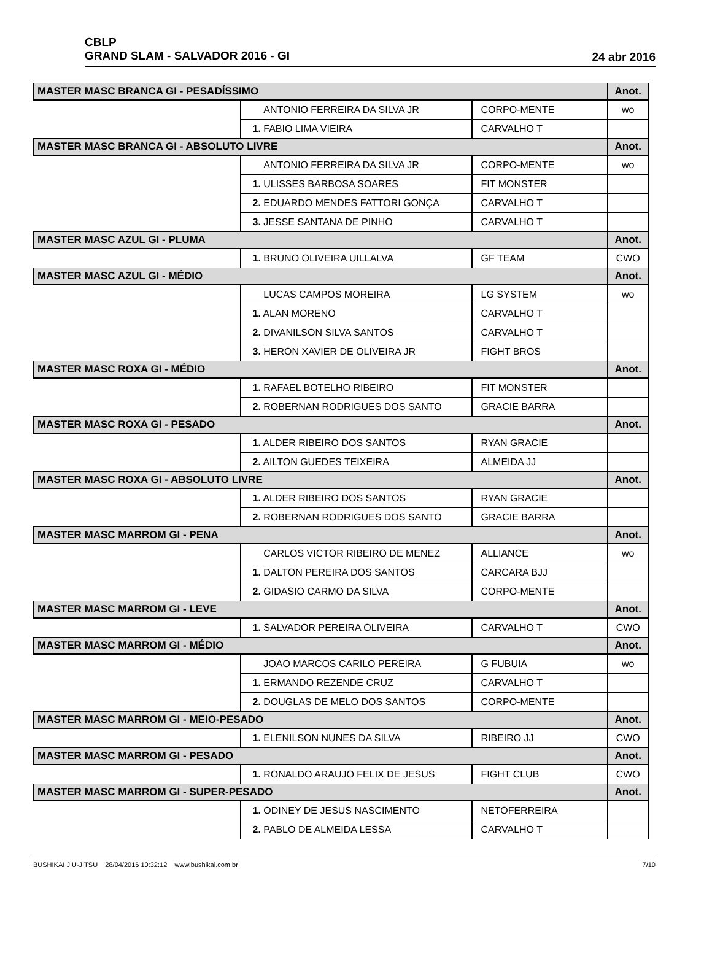CBLP
GRAND SLAM - SALVADOR 2016 - GI
24 abr 2016
| MASTER MASC BRANCA GI - PESADÍSSIMO | | | Anot. |
| | ANTONIO FERREIRA DA SILVA JR | CORPO-MENTE | wo |
| | 1. FABIO LIMA VIEIRA | CARVALHO T | |
| MASTER MASC BRANCA GI - ABSOLUTO LIVRE | | | Anot. |
| | ANTONIO FERREIRA DA SILVA JR | CORPO-MENTE | wo |
| | 1. ULISSES BARBOSA SOARES | FIT MONSTER | |
| | 2. EDUARDO MENDES FATTORI GONÇA | CARVALHO T | |
| | 3. JESSE SANTANA DE PINHO | CARVALHO T | |
| MASTER MASC AZUL GI - PLUMA | | | Anot. |
| | 1. BRUNO OLIVEIRA UILLALVA | GF TEAM | CWO |
| MASTER MASC AZUL GI - MÉDIO | | | Anot. |
| | LUCAS CAMPOS MOREIRA | LG SYSTEM | wo |
| | 1. ALAN MORENO | CARVALHO T | |
| | 2. DIVANILSON SILVA SANTOS | CARVALHO T | |
| | 3. HERON XAVIER DE OLIVEIRA JR | FIGHT BROS | |
| MASTER MASC ROXA GI - MÉDIO | | | Anot. |
| | 1. RAFAEL BOTELHO RIBEIRO | FIT MONSTER | |
| | 2. ROBERNAN RODRIGUES DOS SANTO | GRACIE BARRA | |
| MASTER MASC ROXA GI - PESADO | | | Anot. |
| | 1. ALDER RIBEIRO DOS SANTOS | RYAN GRACIE | |
| | 2. AILTON GUEDES TEIXEIRA | ALMEIDA JJ | |
| MASTER MASC ROXA GI - ABSOLUTO LIVRE | | | Anot. |
| | 1. ALDER RIBEIRO DOS SANTOS | RYAN GRACIE | |
| | 2. ROBERNAN RODRIGUES DOS SANTO | GRACIE BARRA | |
| MASTER MASC MARROM GI - PENA | | | Anot. |
| | CARLOS VICTOR RIBEIRO DE MENEZ | ALLIANCE | wo |
| | 1. DALTON PEREIRA DOS SANTOS | CARCARA BJJ | |
| | 2. GIDASIO CARMO DA SILVA | CORPO-MENTE | |
| MASTER MASC MARROM GI - LEVE | | | Anot. |
| | 1. SALVADOR PEREIRA OLIVEIRA | CARVALHO T | CWO |
| MASTER MASC MARROM GI - MÉDIO | | | Anot. |
| | JOAO MARCOS CARILO PEREIRA | G FUBUIA | wo |
| | 1. ERMANDO REZENDE CRUZ | CARVALHO T | |
| | 2. DOUGLAS DE MELO DOS SANTOS | CORPO-MENTE | |
| MASTER MASC MARROM GI - MEIO-PESADO | | | Anot. |
| | 1. ELENILSON NUNES DA SILVA | RIBEIRO JJ | CWO |
| MASTER MASC MARROM GI - PESADO | | | Anot. |
| | 1. RONALDO ARAUJO FELIX DE JESUS | FIGHT CLUB | CWO |
| MASTER MASC MARROM GI - SUPER-PESADO | | | Anot. |
| | 1. ODINEY DE JESUS NASCIMENTO | NETOFERREIRA | |
| | 2. PABLO DE ALMEIDA LESSA | CARVALHO T | |
BUSHIKAI JIU-JITSU 28/04/2016 10:32:12 www.bushikai.com.br 7/10